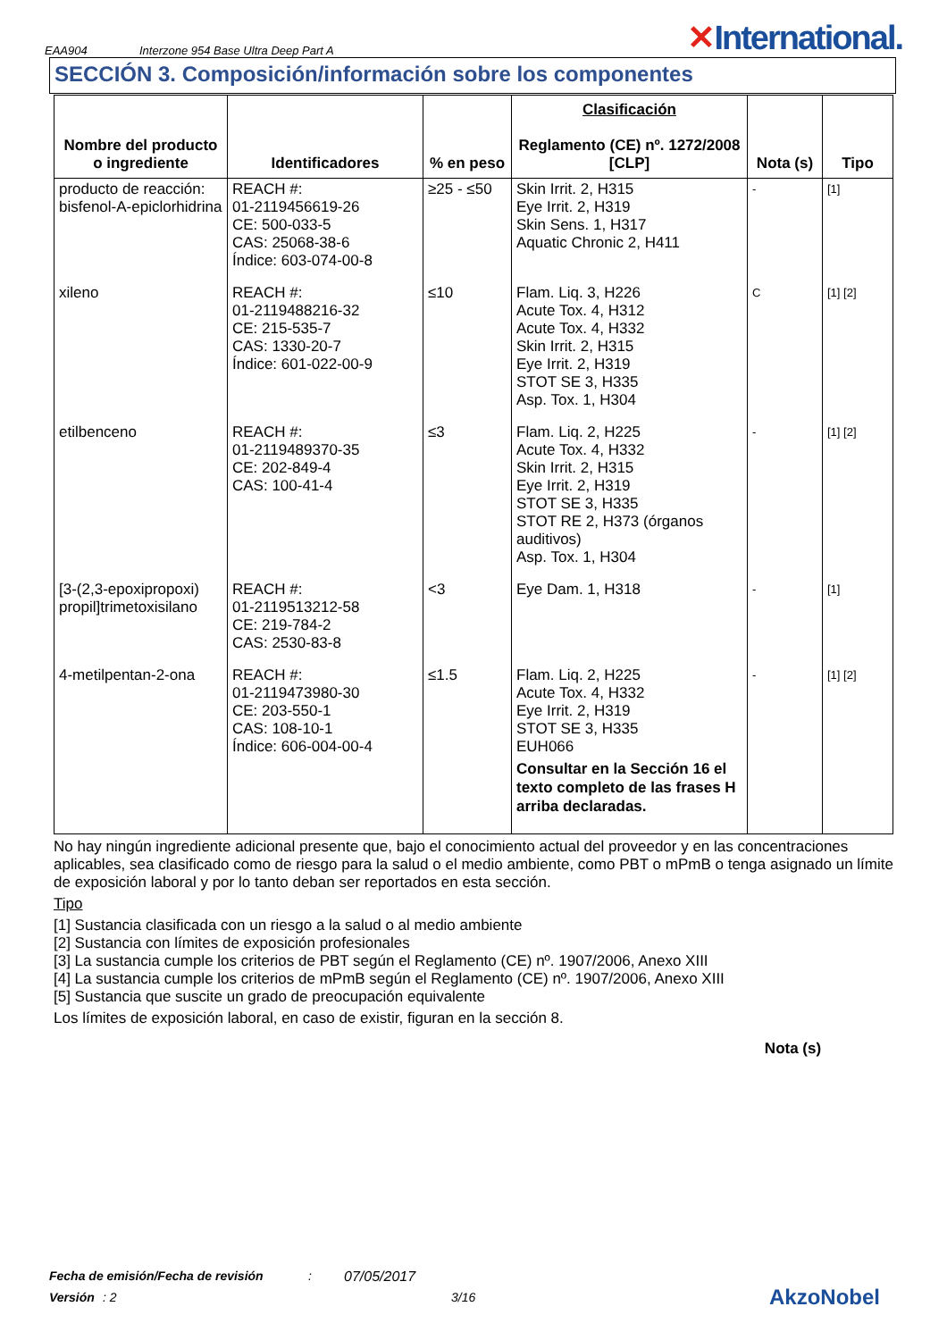EAA904 Interzone 954 Base Ultra Deep Part A ✕International.
SECCIÓN 3. Composición/información sobre los componentes
| Nombre del producto o ingrediente | Identificadores | % en peso | Clasificación Reglamento (CE) nº. 1272/2008 [CLP] | Nota (s) | Tipo |
| --- | --- | --- | --- | --- | --- |
| producto de reacción: bisfenol-A-epiclorhidrina | REACH #: 01-2119456619-26 CE: 500-033-5 CAS: 25068-38-6 Índice: 603-074-00-8 | ≥25 - ≤50 | Skin Irrit. 2, H315 Eye Irrit. 2, H319 Skin Sens. 1, H317 Aquatic Chronic 2, H411 | - | [1] |
| xileno | REACH #: 01-2119488216-32 CE: 215-535-7 CAS: 1330-20-7 Índice: 601-022-00-9 | ≤10 | Flam. Liq. 3, H226 Acute Tox. 4, H312 Acute Tox. 4, H332 Skin Irrit. 2, H315 Eye Irrit. 2, H319 STOT SE 3, H335 Asp. Tox. 1, H304 | C | [1] [2] |
| etilbenceno | REACH #: 01-2119489370-35 CE: 202-849-4 CAS: 100-41-4 | ≤3 | Flam. Liq. 2, H225 Acute Tox. 4, H332 Skin Irrit. 2, H315 Eye Irrit. 2, H319 STOT SE 3, H335 STOT RE 2, H373 (órganos auditivos) Asp. Tox. 1, H304 | - | [1] [2] |
| [3-(2,3-epoxipropoxi) propil]trimetoxisilano | REACH #: 01-2119513212-58 CE: 219-784-2 CAS: 2530-83-8 | <3 | Eye Dam. 1, H318 | - | [1] |
| 4-metilpentan-2-ona | REACH #: 01-2119473980-30 CE: 203-550-1 CAS: 108-10-1 Índice: 606-004-00-4 | ≤1.5 | Flam. Liq. 2, H225 Acute Tox. 4, H332 Eye Irrit. 2, H319 STOT SE 3, H335 EUH066 Consultar en la Sección 16 el texto completo de las frases H arriba declaradas. | - | [1] [2] |
No hay ningún ingrediente adicional presente que, bajo el conocimiento actual del proveedor y en las concentraciones aplicables, sea clasificado como de riesgo para la salud o el medio ambiente, como PBT o mPmB o tenga asignado un límite de exposición laboral y por lo tanto deban ser reportados en esta sección.
Tipo
[1] Sustancia clasificada con un riesgo a la salud o al medio ambiente
[2] Sustancia con límites de exposición profesionales
[3] La sustancia cumple los criterios de PBT según el Reglamento (CE) nº. 1907/2006, Anexo XIII
[4] La sustancia cumple los criterios de mPmB según el Reglamento (CE) nº. 1907/2006, Anexo XIII
[5] Sustancia que suscite un grado de preocupación equivalente
Los límites de exposición laboral, en caso de existir, figuran en la sección 8.
Nota (s)
Fecha de emisión/Fecha de revisión: 07/05/2017
Versión: 2 3/16 AkzoNobel